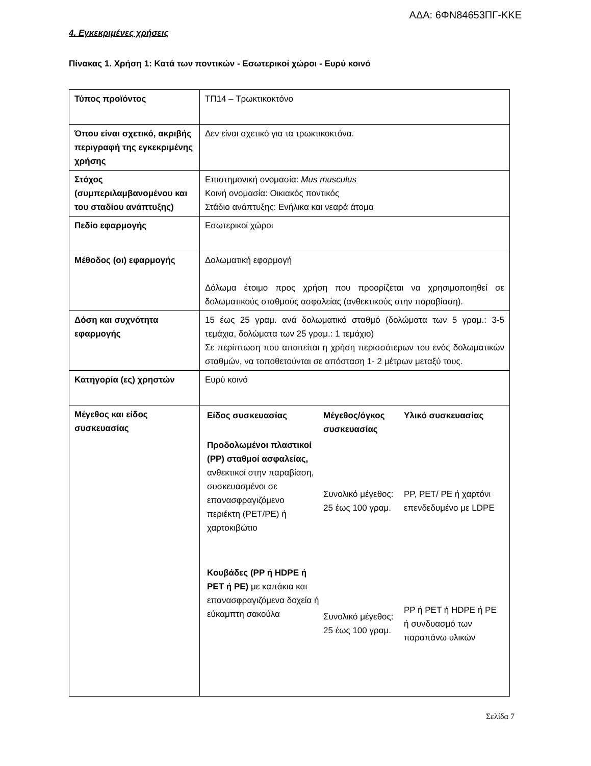ΑΔΑ: 6ΦΝ84653ΠΓ-ΚΚΕ
4. Εγκεκριμένες χρήσεις
Πίνακας 1. Χρήση 1: Κατά των ποντικών - Εσωτερικοί χώροι - Ευρύ κοινό
| Τύπος προϊόντος | ΤΠ14 – Τρωκτικοκτόνο |
| Όπου είναι σχετικό, ακριβής περιγραφή της εγκεκριμένης χρήσης | Δεν είναι σχετικό για τα τρωκτικοκτόνα. |
| Στόχος (συμπεριλαμβανομένου και του σταδίου ανάπτυξης) | Επιστημονική ονομασία: Mus musculus Κοινή ονομασία: Οικιακός ποντικός Στάδιο ανάπτυξης: Ενήλικα και νεαρά άτομα |
| Πεδίο εφαρμογής | Εσωτερικοί χώροι |
| Μέθοδος (οι) εφαρμογής | Δολωματική εφαρμογή Δόλωμα έτοιμο προς χρήση που προορίζεται να χρησιμοποιηθεί σε δολωματικούς σταθμούς ασφαλείας (ανθεκτικούς στην παραβίαση). |
| Δόση και συχνότητα εφαρμογής | 15 έως 25 γραμ. ανά δολωματικό σταθμό (δολώματα των 5 γραμ.: 3-5 τεμάχια, δολώματα των 25 γραμ.: 1 τεμάχιο) Σε περίπτωση που απαιτείται η χρήση περισσότερων του ενός δολωματικών σταθμών, να τοποθετούνται σε απόσταση 1- 2 μέτρων μεταξύ τους. |
| Κατηγορία (ες) χρηστών | Ευρύ κοινό |
| Μέγεθος και είδος συσκευασίας | / Είδος συσκευασίας / Μέγεθος/όγκος συσκευασίας / Υλικό συσκευασίας / / --- / --- / --- / / Προδολωμένοι πλαστικοί (PP) σταθμοί ασφαλείας, ανθεκτικοί στην παραβίαση, συσκευασμένοι σε επανασφραγιζόμενο περιέκτη (PET/PE) ή χαρτοκιβώτιο / Συνολικό μέγεθος: 25 έως 100 γραμ. / PP, PET/ PE ή χαρτόνι επενδεδυμένο με LDPE / / Κουβάδες (PP ή HDPE ή PET ή PE) με καπάκια και επανασφραγιζόμενα δοχεία ή εύκαμπτη σακούλα / Συνολικό μέγεθος: 25 έως 100 γραμ. / PP ή PET ή HDPE ή PE ή συνδυασμό των παραπάνω υλικών / |
Σελίδα 7